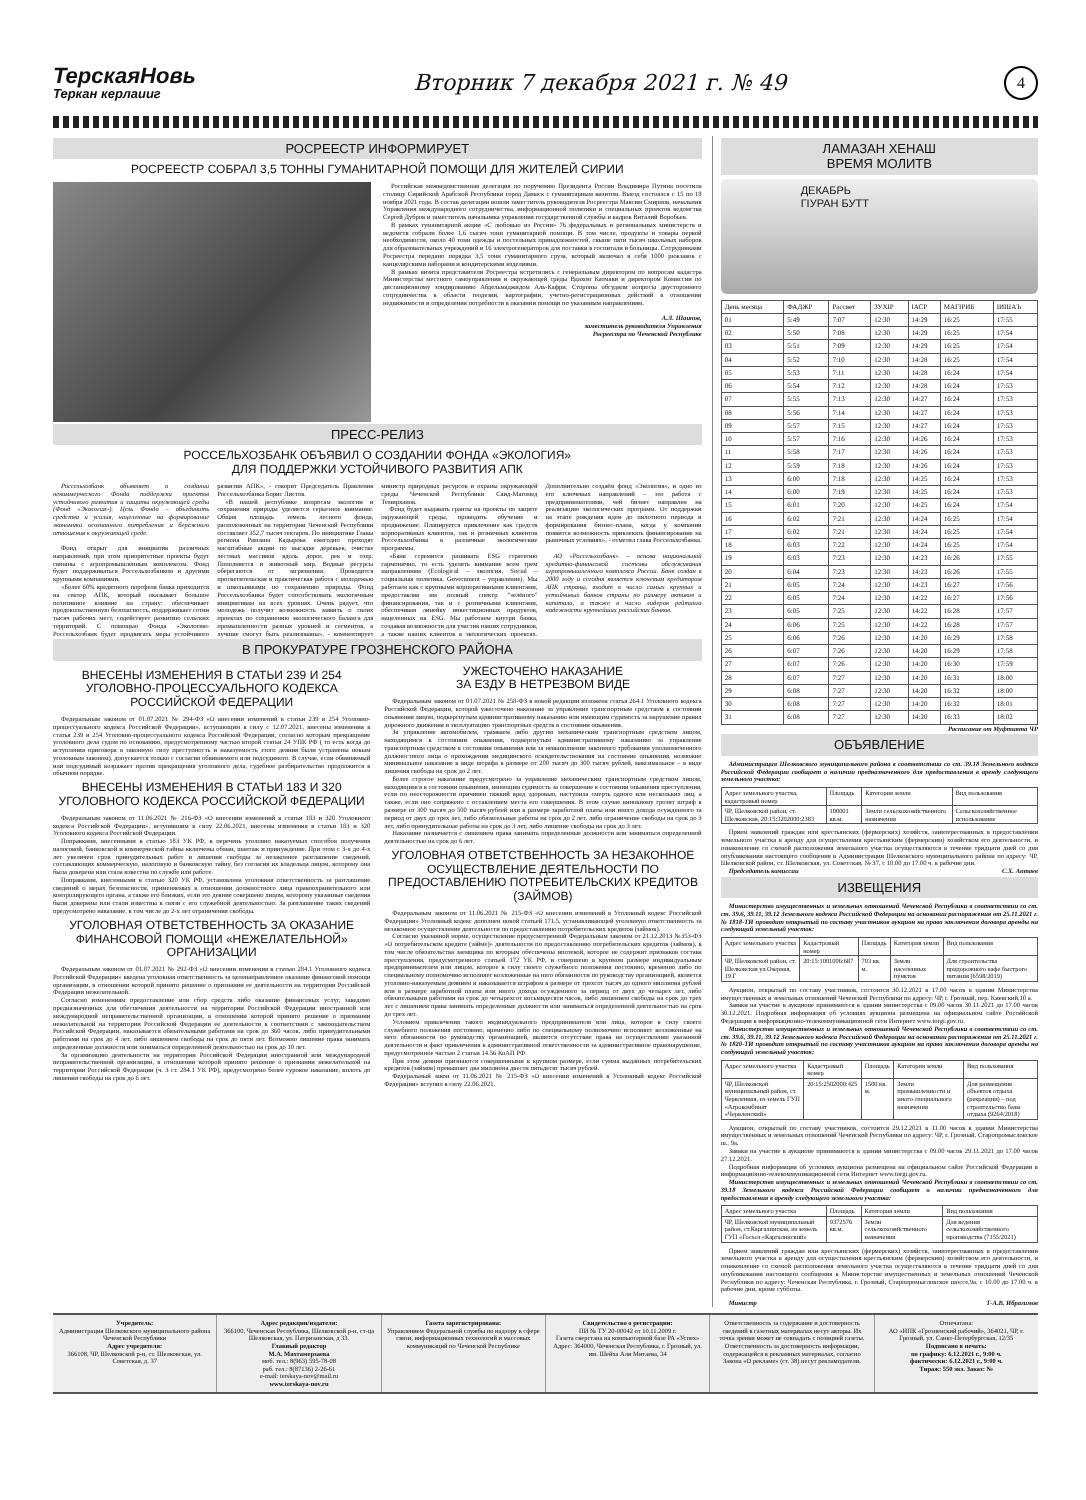ТерскаяНовь
Теркан керлаииг
Вторник 7 декабря 2021 г. № 49
4
РОСРЕЕСТР ИНФОРМИРУЕТ
РОСРЕЕСТР СОБРАЛ 3,5 ТОННЫ ГУМАНИТАРНОЙ ПОМОЩИ ДЛЯ ЖИТЕЛЕЙ СИРИИ
Российская межведомственная делегация по поручению Президента России Владимира Путина посетила столицу Сирийской Арабской Республики город Дамаск с гуманитарным визитом. Выезд состоялся с 15 по 18 ноября 2021 года. В состав делегации вошли заместитель руководителя Росреестра Максим Смирнов, начальник Управления международного сотрудничества, информационной политики и специальных проектов ведомства Сергей Дубров и заместитель начальника управления государственной службы и кадров Виталий Воробьев.
В рамках гуманитарной акции «С любовью из России» 76 федеральных и региональных министерств и ведомств собрали более 1,6 тысяч тонн гуманитарной помощи. В том числе, продукты и товары первой необходимости, около 40 тонн одежды и постельных принадлежностей, свыше пяти тысяч школьных наборов для образовательных учреждений и 16 электрогенераторов для поставки в госпитали и больницы. Сотрудниками Росреестра передано порядка 3,5 тонн гуманитарного груза, который включал в себя 1000 рюкзаков с канцелярскими наборами и кондитерскими изделиями.
В рамках визита представители Росреестра встретились с генеральным директором по вопросам кадастра Министерства местного самоуправления и окружающей среды Вдахом Катмави и директором Комиссии по дистанционному зондированию Абдельмаджидом Аль-Кафри. Стороны обсудили вопросы двустороннего сотрудничества в области геодезии, картографии, учетно-регистрационных действий в отношении недвижимости и определения потребности в оказании помощи по указанным направлениям.
А.Л. Шаипов,
заместитель руководителя Управления
Росреестра по Чеченской Республике
ПРЕСС-РЕЛИЗ
РОССЕЛЬХОЗБАНК ОБЪЯВИЛ О СОЗДАНИИ ФОНДА «ЭКОЛОГИЯ»
ДЛЯ ПОДДЕРЖКИ УСТОЙЧИВОГО РАЗВИТИЯ АПК
Россельхозбанк объявляет о создании некоммерческого Фонда поддержки проектов устойчивого развития и защиты окружающей среды (Фонд «Экология»). Цель Фонда – объединить средства и усилия, нацеленные на формирование экономики осознанного потребления и бережного отношения к окружающей среде.
Фонд открыт для инициатив различных направлений, при этом приоритетные проекты будут связаны с агропромышленным комплексом. Фонд будет поддерживаться Россельхозбанком и другими крупными компаниями.
«Более 60% кредитного портфеля банка приходится на сектор АПК, который оказывает большое позитивное влияние на страну: обеспечивает продовольственную безопасность, поддерживает сотни тысяч рабочих мест, содействует развитию сельских территорий. С помощью Фонда «Экология» Россельхозбанк будет продвигать меры устойчивого развития АПК», - говорит Председатель Правления Россельхозбанка Борис Листов.
«В нашей республике вопросам экологии и сохранения природы уделяется серьезное внимание. Общая площадь земель лесного фонда, расположенных на территории Чеченской Республики составляет 352,7 тысяч гектаров. По инициативе Главы региона Рамзана Кадырова ежегодно проходят масштабные акции по высадке деревьев, очистке лестных массивов вдоль дорог, рек и озер. Пополняется и животный мир. Водные ресурсы оберегаются от загрязнения. Проводится просветительская и практическая работа с молодежью и школьниками по сохранению природы. Фонд Россельхозбанка будет способствовать экологичным инициативам на всех уровнях. Очень радует, что молодежь получит возможность заявить о своих проектах по сохранению экологического баланса для промышленности разных уровней и сегментов, а лучшие смогут быть реализованы», - комментирует министр природных ресурсов и охраны окружающей среды Чеченской Республики Саид-Магомед Темирханов.
Фонд будет выдавать гранты на проекты по защите окружающей среды, проводить обучение и продвижение. Планируется привлечение как средств корпоративных клиентов, так и розничных клиентов Россельхозбанка в различные экологические программы.
«Банк стремится развивать ESG стратегию гармонично, то есть уделять внимание всем трем направлениям (Ecological – экология, Social – социальная политика, Government - управление). Мы работаем как с крупными корпоративными клиентами, предоставляя им полный спектр "зелёного" финансирования, так и с розничными клиентами, обеспечивая линейку инвестиционных продуктов, нацеленных на ESG. Мы работаем внутри банка, создавая возможности для участия наших сотрудников, а также наших клиентов в экологических проектах. Дополнительно создаём фонд «Экология», и одно из его ключевых направлений – это работа с предпринимателями, чей бизнес направлен на реализацию экологических программ. От поддержки на этапе рождения идеи до пилотного периода и формирования бизнес-плана, когда у компании появится возможность привлекать финансирование на рыночных условиях», - отметил глава Россельхозбанка.
АО «Россельхозбанк» – основа национальной кредитно-финансовой системы обслуживания агропромышленного комплекса России. Банк создан в 2000 году и сегодня является ключевым кредитором АПК страны, входит в число самых крупных и устойчивых банков страны по размеру активов и капитала, а также в число лидеров рейтинга надежности крупнейших российских банков.
В ПРОКУРАТУРЕ ГРОЗНЕНСКОГО РАЙОНА
ВНЕСЕНЫ ИЗМЕНЕНИЯ В СТАТЬИ 239 И 254 УГОЛОВНО-ПРОЦЕССУАЛЬНОГО КОДЕКСА РОССИЙСКОЙ ФЕДЕРАЦИИ
Федеральным законом от 01.07.2021 № 294-ФЗ «О внесении изменений в статьи 239 и 254 Уголовно-процессуального кодекса Российской Федерации», вступающим в силу с 12.07.2021, внесены изменения в статья 239 и 254 Уголовно-процессуального кодекса Российской Федерации, согласно которым прекращение уголовного дела судом по основанию, предусмотренному частью второй статьи 24 УПК РФ ( то есть когда до вступления приговора в законную силу преступность и наказуемость этого деяния были устранены новым уголовным законом), допускается только с согласия обвиняемого или подсудимого. В случае, если обвиняемый или подсудимый возражает против прекращения уголовного дела, судебное разбирательство продолжится в обычном порядке.
ВНЕСЕНЫ ИЗМЕНЕНИЯ В СТАТЬИ 183 И 320 УГОЛОВНОГО КОДЕКСА РОССИЙСКОЙ ФЕДЕРАЦИИ
Федеральным законом от 11.06.2021 № 216-ФЗ «О внесении изменений в статьи 183 и 320 Уголовного кодекса Российской Федерации», вступившим в силу 22.06.2021, внесены изменения в статьи 183 и 320 Уголовного кодекса Российской Федерации.
Поправками, внесенными в статью 183 УК РФ, в перечень уголовно наказуемых способов получения налоговой, банковской и коммерческой тайны включены обман, шантаж и принуждение. При этом с 3-х до 4-х лет увеличен срок принудительных работ и лишения свободы за незаконное разглашение сведений, составляющих коммерческую, налоговую и банковскую тайну, без согласия их владельца лицом, которому она была доверена или стала известна по службе или работе.
Поправками, внесенными в статью 320 УК РФ, установлена уголовная ответственность за разглашение сведений о мерах безопасности, применяемых в отношении должностного лица правоохранительного или контролирующего органа, а также его близких, если это деяние совершено лицом, которому указанные сведения были доверены или стали известны в связи с его служебной деятельностью. За разглашение таких сведений предусмотрено наказание, в том числе до 2-х лет ограничения свободы.
УГОЛОВНАЯ ОТВЕТСТВЕННОСТЬ ЗА ОКАЗАНИЕ ФИНАНСОВОЙ ПОМОЩИ «НЕЖЕЛАТЕЛЬНОЙ» ОРГАНИЗАЦИИ
Федеральным законом от 01.07.2021 № 292-ФЗ «О внесении изменения в статью 284.1 Уголовного кодекса Российской Федерации» введена уголовная ответственность за целенаправленное оказание финансовой помощи организации, в отношении которой принято решение о признании ее деятельности на территории Российской Федерации нежелательной.
Согласно изменениям предоставление или сбор средств либо оказание финансовых услуг, заведомо предназначенных для обеспечения деятельности на территории Российской Федерации иностранной или международной неправительственной организации, в отношении которой принято решение о признании нежелательной на территории Российской Федерации ее деятельности в соответствии с законодательством Российской Федерации, наказывается обязательными работами на срок до 360 часов, либо принудительными работами на срок до 4 лет, либо лишением свободы на срок до пяти лет. Возможно лишение права занимать определенные должности или заниматься определенной деятельностью на срок до 10 лет.
За организацию деятельности на территории Российской Федерации иностранной или международной неправительственной организации, в отношении которой принято решение о признании нежелательной на территории Российской Федерации (ч. 3 ст. 284.1 УК РФ), предусмотрено более суровое наказание, вплоть до лишения свободы на срок до 6 лет.
УЖЕСТОЧЕНО НАКАЗАНИЕ
ЗА ЕЗДУ В НЕТРЕЗВОМ ВИДЕ
Федеральным законом от 01.07.2021 № 258-ФЗ в новой редакции изложена статья 264.1 Уголовного кодекса Российской Федерации, которой ужесточено наказание за управление транспортным средством в состоянии опьянения лицом, подвергнутым административному наказанию или имеющим судимость за нарушение правил дорожного движения и эксплуатацию транспортных средств в состоянии опьянения.
За управление автомобилем, трамваем либо другим механическим транспортным средством лицом, находящимся в состоянии опьянения, подвергнутым административному наказанию за управление транспортным средством в состоянии опьянения или за невыполнение законного требования уполномоченного должностного лица о прохождении медицинского освидетельствования на состояние опьянения, возможно минимальное наказание в виде штрафа в размере от 200 тысяч до 300 тысяч рублей, максимальное – в виде лишения свободы на срок до 2 лет.
Более строгое наказание предусмотрено за управление механическим транспортным средством лицом, находящимся в состоянии опьянения, имеющим судимость за совершение в состоянии опьянения преступления, если по неосторожности причинен тяжкий вред здоровью, наступила смерть одного или нескольких лиц, а также, если оно сопряжено с оставлением места его совершения. В этом случае виновному грозит штраф в размере от 300 тысяч до 500 тысяч рублей или в размере заработной платы или иного дохода осужденного за период от двух до трех лет, либо обязательные работы на срок до 2 лет, либо ограничение свободы на срок до 3 лет, либо принудительные работы на срок до 3 лет, либо лишение свободы на срок до 3 лет.
Наказание назначается с лишением права занимать определенные должности или заниматься определенной деятельностью на срок до 6 лет.
УГОЛОВНАЯ ОТВЕТСТВЕННОСТЬ ЗА НЕЗАКОННОЕ ОСУЩЕСТВЛЕНИЕ ДЕЯТЕЛЬНОСТИ ПО ПРЕДОСТАВЛЕНИЮ ПОТРЕБИТЕЛЬСКИХ КРЕДИТОВ (ЗАЙМОВ)
Федеральным законом от 11.06.2021 № 215-ФЗ «О внесении изменений в Уголовный кодекс Российской Федерации» Уголовный кодекс дополнен новой статьей 171.5, устанавливающей уголовную ответственность за незаконное осуществление деятельности по предоставлению потребительских кредитов (займов).
Согласно указанной норме, осуществление предусмотренной Федеральным законом от 21.12.2013 №353-ФЗ «О потребительском кредите (займе)» деятельности по предоставлению потребительских кредитов (займов), в том числе обязательства заемщика по которым обеспечены ипотекой, которое не содержит признаков состава преступления, предусмотренного статьей 172 УК РФ, и совершено в крупном размере индивидуальным предпринимателем или лицом, которое в силу своего служебного положения постоянно, временно либо по специальному полномочию исполняет возложенные на него обязанности по руководству организацией, является уголовно-наказуемым деянием и наказывается штрафом в размере от трехсот тысяч до одного миллиона рублей или в размере заработной платы или иного дохода осужденного за период от двух до четырех лет, либо обязательными работами на срок до четырехсот восьмидесяти часов, либо лишением свободы на срок до трех лет с лишением права занимать определенные должности или заниматься определенной деятельностью на срок до трех лет.
Условием привлечения такого индивидуального предпринимателя или лица, которое в силу своего служебного положения постоянно, временно либо по специальному полномочию исполняет возложенные на него обязанности по руководству организацией, является отсутствие права на осуществление указанной деятельности и факт привлечения к административной ответственности за административное правонарушение, предусмотренное частью 2 статьи 14.56 КоАП РФ.
При этом деяния признаются совершенными в крупном размере, если сумма выданных потребительских кредитов (займов) превышает два миллиона двести пятьдесят тысяч рублей.
Федеральный закон от 11.06.2021 № 215-ФЗ «О внесении изменений в Уголовный кодекс Российской Федерации» вступил в силу 22.06.2021.
ЛАМАЗАН ХЕНАШ
ВРЕМЯ МОЛИТВ
ДЕКАБРЬ
ГIУРАН БУТТ
| День месяца | ФАДЖР | Рассвет | ЗУХIР | IАСР | МАГIРИБ | IИШАЪ |
| --- | --- | --- | --- | --- | --- | --- |
| 01 | 5:49 | 7:07 | 12:30 | 14:29 | 16:25 | 17:55 |
| 02 | 5:50 | 7:08 | 12:30 | 14:29 | 16:25 | 17:54 |
| 03 | 5:51 | 7:09 | 12:30 | 14:29 | 16:25 | 17:54 |
| 04 | 5:52 | 7:10 | 12:30 | 14:28 | 16:25 | 17:54 |
| 05 | 5:53 | 7:11 | 12:30 | 14:28 | 16:24 | 17:54 |
| 06 | 5:54 | 7:12 | 12:30 | 14:28 | 16:24 | 17:53 |
| 07 | 5:55 | 7:13 | 12:30 | 14:27 | 16:24 | 17:53 |
| 08 | 5:56 | 7:14 | 12:30 | 14:27 | 16:24 | 17:53 |
| 09 | 5:57 | 7:15 | 12:30 | 14:27 | 16:24 | 17:53 |
| 10 | 5:57 | 7:16 | 12:30 | 14:26 | 16:24 | 17:53 |
| 11 | 5:58 | 7:17 | 12:30 | 14:26 | 16:24 | 17:53 |
| 12 | 5:59 | 7:18 | 12:30 | 14:26 | 16:24 | 17:53 |
| 13 | 6:00 | 7:18 | 12:30 | 14:25 | 16:24 | 17:53 |
| 14 | 6:00 | 7:19 | 12:30 | 14:25 | 16:24 | 17:53 |
| 15 | 6:01 | 7:20 | 12:30 | 14:25 | 16:24 | 17:54 |
| 16 | 6:02 | 7:21 | 12:30 | 14:24 | 16:25 | 17:54 |
| 17 | 6:02 | 7:21 | 12:30 | 14:24 | 16:25 | 17:54 |
| 18 | 6:03 | 7:22 | 12:30 | 14:24 | 16:25 | 17:54 |
| 19 | 6:03 | 7:23 | 12:30 | 14:23 | 16:26 | 17:55 |
| 20 | 6:04 | 7:23 | 12:30 | 14:23 | 16:26 | 17:55 |
| 21 | 6:05 | 7:24 | 12:30 | 14:23 | 16:27 | 17:56 |
| 22 | 6:05 | 7:24 | 12:30 | 14:22 | 16:27 | 17:56 |
| 23 | 6:05 | 7:25 | 12:30 | 14:22 | 16:28 | 17:57 |
| 24 | 6:06 | 7:25 | 12:30 | 14:22 | 16:28 | 17:57 |
| 25 | 6:06 | 7:26 | 12:30 | 14:20 | 16:29 | 17:58 |
| 26 | 6:07 | 7:26 | 12:30 | 14:20 | 16:29 | 17:58 |
| 27 | 6:07 | 7:26 | 12:30 | 14:20 | 16:30 | 17:59 |
| 28 | 6:07 | 7:27 | 12:30 | 14:20 | 16:31 | 18:00 |
| 29 | 6:08 | 7:27 | 12:30 | 14:20 | 16:32 | 18:00 |
| 30 | 6:08 | 7:27 | 12:30 | 14:20 | 16:32 | 18:01 |
| 31 | 6:08 | 7:27 | 12:30 | 14:20 | 16:33 | 18:02 |
Расписание от Муфтията ЧР
ОБЪЯВЛЕНИЕ
Администрация Шелковского муниципального района в соответствии со ст. 39.18 Земельного кодекса Российской Федерации сообщает о наличии предназначенного для предоставления в аренду следующего земельного участка:
| Адрес земельного участка, кадастровый номер | Площадь | Категория земли | Вид пользования |
| --- | --- | --- | --- |
| ЧР, Шелковской район, ст. Шелковская, 20:15:3202000:2383 | 100001 кв.м. | Земли сельскохозяйственного назначения | Сельскохозяйственное использование |
Прием заявлений граждан или крестьянских (фермерских) хозяйств, заинтересованных в предоставлении земельного участка в аренду для осуществления крестьянским (фермерским) хозяйством его деятельности, и ознакомление со схемой расположения земельного участка осуществляются в течение тридцати дней со дня опубликования настоящего сообщения в Администрации Шелковского муниципального района по адресу: ЧР, Шелковской район, ст. Шелковская, ул. Советская, № 37, с 10.00 до 17.00 ч. в рабочие дни.
Председатель комиссии С.Х. Аптаев
ИЗВЕЩЕНИЯ
Министерство имущественных и земельных отношений Чеченской Республики в соответствии со ст. ст. 39.6, 39.11, 39.12 Земельного кодекса Российской Федерации на основании распоряжения от 25.11.2021 г. № 1818-ТИ проводит открытый по составу участников аукцион на право заключения договора аренды на следующий земельный участок:
| Адрес земельного участка | Кадастровый номер | Площадь | Категория земли | Вид пользования |
| --- | --- | --- | --- | --- |
| ЧР, Шелковской район, ст. Шелковская ул.Озерная, 19 Г | 20:15:1001006:687 | 703 кв. м. | Земли населенных пунктов | Для строительства придорожного кафе быстрого питания (6598/2019) |
Аукцион, открытый по составу участников, состоится 30.12.2021 в 17.00 часов в здании Министерства имущественных и земельных отношений Чеченской Республики по адресу: ЧР, г. Грозный, пер. Киевский,10 а.
Заявки на участие в аукционе принимаются в здании министерства с 09.00 часов 30.11.2021 до 17.00 часов 30.12.2021. Подробная информация об условиях аукциона размещена на официальном сайте Российской Федерации в информационно-телекоммуникационной сети Интернет www.torgi.gov.ru.
Министерство имущественных и земельных отношений Чеченской Республики в соответствии со ст. ст. 39.6, 39.11, 39.12 Земельного кодекса Российской Федерации на основании распоряжения от 25.11.2021 г. № 1820-ТИ проводит открытый по составу участников аукцион на право заключения договора аренды на следующий земельный участок:
| Адрес земельного участка | Кадастровый номер | Площадь | Категория земли | Вид пользования |
| --- | --- | --- | --- | --- |
| ЧР, Шелковской муниципальный район, ст. Червленная, из земель ГУП «Агрокомбинат «Червленский» | 20:15:2502000:425 | 1500 кв. м. | Земли промышленности и иного специального назначения | Для размещения объектов отдыха (рекреации) – под строительство базы отдыха (9264/2018) |
Аукцион, открытый по составу участников, состоится 29.12.2021 в 11.00 часов в здании Министерства имущественных и земельных отношений Чеченской Республики по адресу: ЧР, г. Грозный, Старопромысловское ш., 9а.
Заявки на участие в аукционе принимаются в здании министерства с 09.00 часов 29.11.2021 до 17.00 часов 27.12.2021.
Подробная информация об условиях аукциона размещена на официальном сайте Российской Федерации в информационно-телекоммуникационной сети Интернет www.torgi.gov.ru.
Министерство имущественных и земельных отношений Чеченской Республики в соответствии со ст. 39.18 Земельного кодекса Российской Федерации сообщает о наличии предназначенного для предоставления в аренду следующего земельного участка:
| Адрес земельного участка | Площадь | Категория земли | Вид пользования |
| --- | --- | --- | --- |
| ЧР, Шелковской муниципальный район, ст.Каргалинская, из земель ГУП «Госхоз «Каргалинский» | 9372576 кв.м. | Земли сельскохозяйственного назначения | Для ведения сельскохозяйственного производства (7155/2021) |
Прием заявлений граждан или крестьянских (фермерских) хозяйств, заинтересованных в предоставлении земельного участка в аренду для осуществления крестьянским (фермерским) хозяйством его деятельности, и ознакомление со схемой расположения земельного участка осуществляются в течение тридцати дней со дня опубликования настоящего сообщения в Министерстве имущественных и земельных отношений Чеченской Республики по адресу: Чеченская Республика, г. Грозный, Старопромысловское шоссе,9а, с 10.00 до 17.00 ч. в рабочие дни, кроме субботы.
Министр Т-А.В. Ибрагимов
Учредитель:
Администрация Шелковского муниципального района Чеченской Республики
Адрес учредителя:
366108, ЧР, Шелковской р-н, ст. Шелковская, ул. Советская, д. 37
Адрес редакции/издателя:
366100, Чеченская Республика, Шелковской р-н, ст-ца Шелковская, ул. Патризанская, д 33.
Главный редактор
М.А. Махтамерзаева
моб. тел.: 8(963) 595-78-08
раб. тел.: 8(87136) 2-26-61
e-mail: terskaya-nov@mail.ru
www.terskaya-nov.ru
Газета зарегистрирована:
Управлением Федеральной службы по надзору в сфере связи, информационных технологий и массовых коммуникаций по Чеченской Республике
Свидетельство о регистрации:
ПИ № ТУ 20-00042 от 10.11.2009 г.
Газета сверстана на компьютерной базе РА «Успех»
Адрес: 364000, Чеченская Республика, г. Грозный, ул. им. Шейха Али Митаева, 34
Ответственность за содержание и достоверность сведений в газетных материалах несут авторы. Их точка зрения может не совпадать с позицией газеты. Ответственность за достоверность информации, содержащейся в рекламных материалах, согласно Закона «О рекламе» (ст. 38) несут рекламодатели.
Отпечатана:
АО «ИПК «Грозненский рабочий», 364021, ЧР, г. Грозный, ул. Санкт-Петербургская, 12/35
Подписано в печать:
по графику: 6.12.2021 г., 9:00 ч.
фактически: 6.12.2021 г., 9:00 ч.
Тираж: 550 экз. Заказ: №